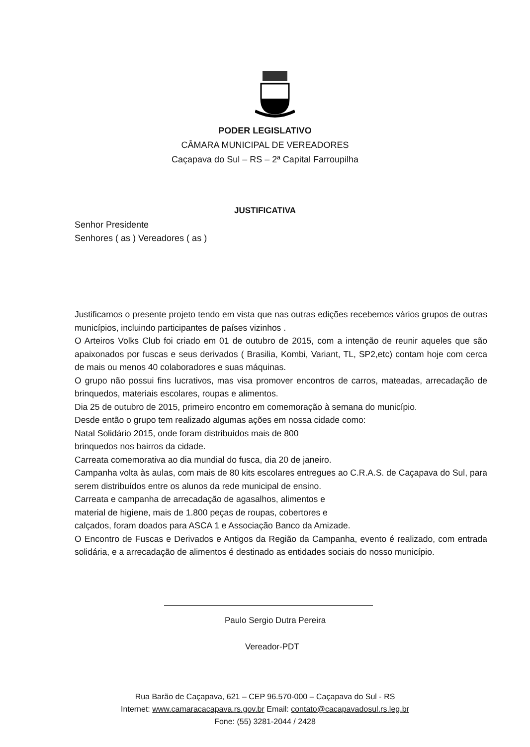PODER LEGISLATIVO
CÂMARA MUNICIPAL DE VEREADORES
Caçapava do Sul – RS – 2ª Capital Farroupilha
JUSTIFICATIVA
Senhor Presidente
Senhores ( as ) Vereadores ( as )
Justificamos o presente projeto tendo em vista que nas outras edições recebemos vários grupos de outras municípios, incluindo participantes de países vizinhos .
O Arteiros Volks Club foi criado em 01 de outubro de 2015, com a intenção de reunir aqueles que são apaixonados por fuscas e seus derivados ( Brasilia, Kombi, Variant, TL, SP2,etc) contam hoje com cerca de mais ou menos 40 colaboradores e suas máquinas.
O grupo não possui fins lucrativos, mas visa promover encontros de carros, mateadas, arrecadação de brinquedos, materiais escolares, roupas e alimentos.
Dia 25 de outubro de 2015, primeiro encontro em comemoração à semana do município.
Desde então o grupo tem realizado algumas ações em nossa cidade como:
Natal Solidário 2015, onde foram distribuídos mais de 800
brinquedos nos bairros da cidade.
Carreata comemorativa ao dia mundial do fusca, dia 20 de janeiro.
Campanha volta às aulas, com mais de 80 kits escolares entregues ao C.R.A.S. de Caçapava do Sul, para serem distribuídos entre os alunos da rede municipal de ensino.
Carreata e campanha de arrecadação de agasalhos, alimentos e
material de higiene, mais de 1.800 peças de roupas, cobertores e
calçados, foram doados para ASCA 1 e Associação Banco da Amizade.
O Encontro de Fuscas e Derivados e Antigos da Região da Campanha, evento é realizado, com entrada solidária, e a arrecadação de alimentos é destinado as entidades sociais do nosso município.
Paulo Sergio Dutra Pereira
Vereador-PDT
Rua Barão de Caçapava, 621 – CEP 96.570-000 – Caçapava do Sul - RS
Internet: www.camaracacapava.rs.gov.br Email: contato@cacapavadosul.rs.leg.br
Fone: (55) 3281-2044 / 2428